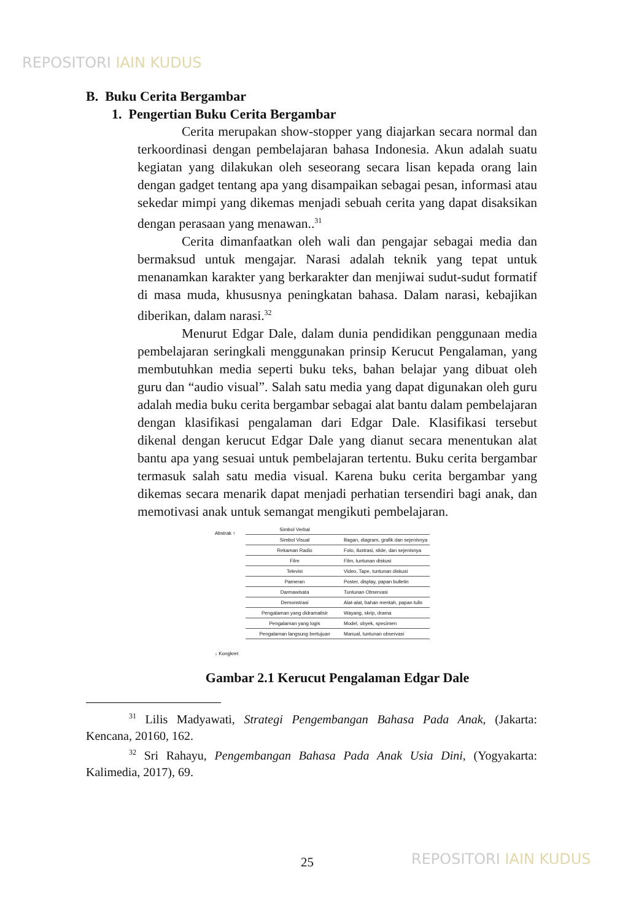REPOSITORI IAIN KUDUS
B. Buku Cerita Bergambar
1. Pengertian Buku Cerita Bergambar
Cerita merupakan show-stopper yang diajarkan secara normal dan terkoordinasi dengan pembelajaran bahasa Indonesia. Akun adalah suatu kegiatan yang dilakukan oleh seseorang secara lisan kepada orang lain dengan gadget tentang apa yang disampaikan sebagai pesan, informasi atau sekedar mimpi yang dikemas menjadi sebuah cerita yang dapat disaksikan dengan perasaan yang menawan..<sup>31</sup>
Cerita dimanfaatkan oleh wali dan pengajar sebagai media dan bermaksud untuk mengajar. Narasi adalah teknik yang tepat untuk menanamkan karakter yang berkarakter dan menjiwai sudut-sudut formatif di masa muda, khususnya peningkatan bahasa. Dalam narasi, kebajikan diberikan, dalam narasi.<sup>32</sup>
Menurut Edgar Dale, dalam dunia pendidikan penggunaan media pembelajaran seringkali menggunakan prinsip Kerucut Pengalaman, yang membutuhkan media seperti buku teks, bahan belajar yang dibuat oleh guru dan “audio visual”. Salah satu media yang dapat digunakan oleh guru adalah media buku cerita bergambar sebagai alat bantu dalam pembelajaran dengan klasifikasi pengalaman dari Edgar Dale. Klasifikasi tersebut dikenal dengan kerucut Edgar Dale yang dianut secara menentukan alat bantu apa yang sesuai untuk pembelajaran tertentu. Buku cerita bergambar termasuk salah satu media visual. Karena buku cerita bergambar yang dikemas secara menarik dapat menjadi perhatian tersendiri bagi anak, dan memotivasi anak untuk semangat mengikuti pembelajaran.
Abstrak ↑
↓ Kongkret
Simbol Verbal
Simbol Visual Bagan, diagram, grafik dan sejenisnya
Rekaman Radio Foto, ilustrasi, slide, dan sejenisnya
Film Film, tuntunan diskusi
Televisi Video, Tape, tuntunan diskusi
Pameran Poster, display, papan bulletin
Darmawisata Tuntunan Observasi
Demonstrasi Alat-alat, bahan mentah, papan tulis
Pengalaman yang didramatisir Wayang, skrip, drama
Pengalaman yang logis Model, obyek, specimen
Pengalaman langsung bertujuan Manual, tuntunan observasi
Gambar 2.1 Kerucut Pengalaman Edgar Dale
<sup>31</sup> Lilis Madyawati, Strategi Pengembangan Bahasa Pada Anak, (Jakarta: Kencana, 20160, 162.
<sup>32</sup> Sri Rahayu, Pengembangan Bahasa Pada Anak Usia Dini, (Yogyakarta: Kalimedia, 2017), 69.
25 REPOSITORI IAIN KUDUS